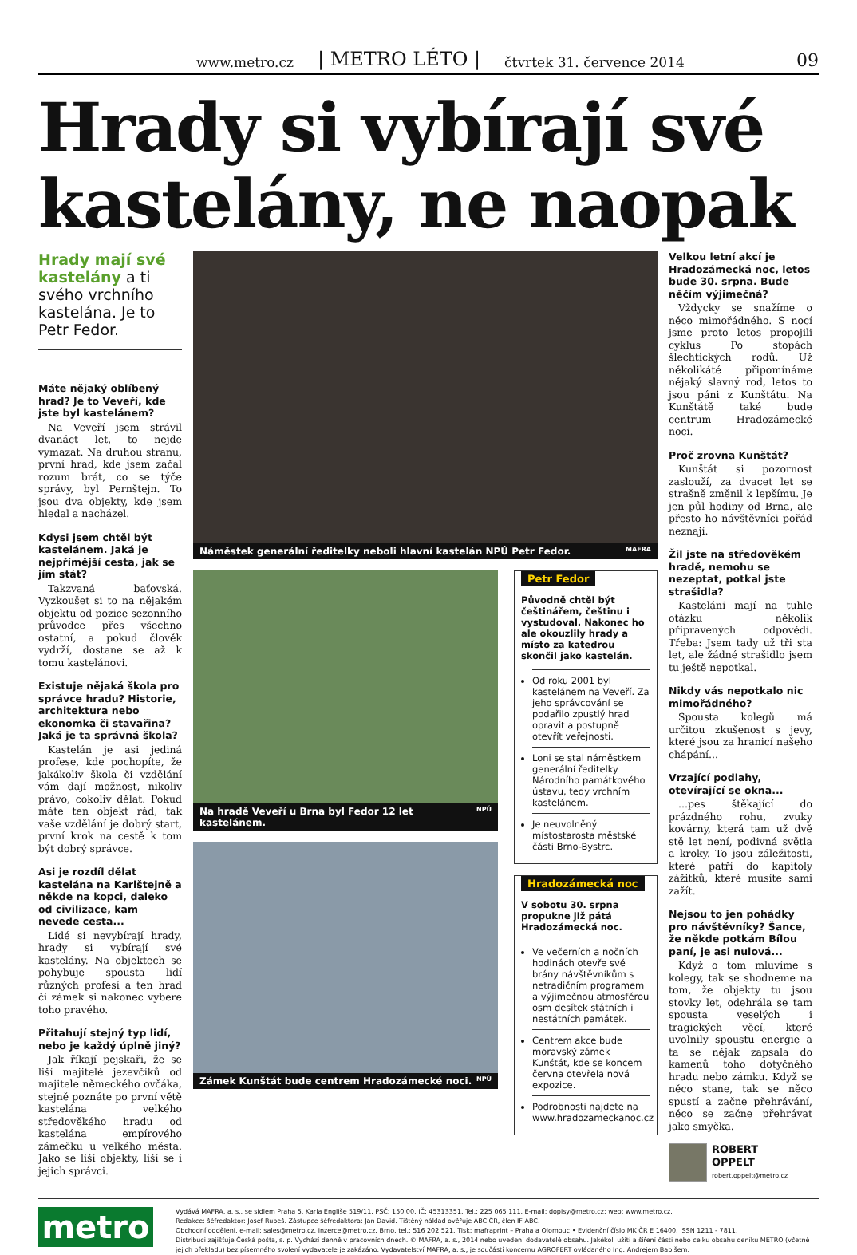www.metro.cz | METRO LÉTO | čtvrtek 31. července 2014 09
Hrady si vybírají své kastelány, ne naopak
Hrady mají své kastelány a ti svého vrchního kastelána. Je to Petr Fedor.
Máte nějaký oblíbený hrad? Je to Veveří, kde jste byl kastelánem?
Na Veveří jsem strávil dvanáct let, to nejde vymazat. Na druhou stranu, první hrad, kde jsem začal rozum brát, co se týče správy, byl Pernštejn. To jsou dva objekty, kde jsem hledal a nacházel.
Kdysi jsem chtěl být kastelánem. Jaká je nejpřímější cesta, jak se jím stát?
Takzvaná baťovská. Vyzkoušet si to na nějakém objektu od pozice sezonního průvodce přes všechno ostatní, a pokud člověk vydrží, dostane se až k tomu kastelánovi.
Existuje nějaká škola pro správce hradu? Historie, architektura nebo ekonomka či stavařina? Jaká je ta správná škola?
Kastelán je asi jediná profese, kde pochopíte, že jakákoliv škola či vzdělání vám dají možnost, nikoliv právo, cokoliv dělat. Pokud máte ten objekt rád, tak vaše vzdělání je dobrý start, první krok na cestě k tom být dobrý správce.
Asi je rozdíl dělat kastelána na Karlštejně a někde na kopci, daleko od civilizace, kam nevede cesta...
Lidé si nevybírají hrady, hrady si vybírají své kastelány. Na objektech se pohybuje spousta lidí různých profesí a ten hrad či zámek si nakonec vybere toho pravého.
Přitahují stejný typ lidí, nebo je každý úplně jiný?
Jak říkají pejskaři, že se liší majitelé jezevčíků od majitele německého ovčáka, stejně poznáte po první větě kastelána velkého středověkého hradu od kastelána empírového zámečku u velkého města. Jako se liší objekty, liší se i jejich správci.
Náměstek generální ředitelky neboli hlavní kastelán NPÚ Petr Fedor. MAFRA
Na hradě Veveří u Brna byl Fedor 12 let kastelánem. NPÚ
Zámek Kunštát bude centrem Hradozámecké noci. NPÚ
Petr Fedor
Původně chtěl být češtinářem, češtinu i vystudoval. Nakonec ho ale okouzlily hrady a místo za katedrou skončil jako kastelán.
Od roku 2001 byl kastelánem na Veveří. Za jeho správcování se podařilo zpustlý hrad opravit a postupně otevřít veřejnosti.
Loni se stal náměstkem generální ředitelky Národního památkového ústavu, tedy vrchním kastelánem.
Je neuvolněný místostarosta městské části Brno-Bystrc.
Hradozámecká noc
V sobotu 30. srpna propukne již pátá Hradozámecká noc.
Ve večerních a nočních hodinách otevře své brány návštěvníkům s netradičním programem a výjimečnou atmosférou osm desítek státních i nestátních památek.
Centrem akce bude moravský zámek Kunštát, kde se koncem června otevřela nová expozice.
Podrobnosti najdete na www.hradozameckanoc.cz
Velkou letní akcí je Hradozámecká noc, letos bude 30. srpna. Bude něčím výjimečná?
Vždycky se snažíme o něco mimořádného. S nocí jsme proto letos propojili cyklus Po stopách šlechtických rodů. Už několikáté připomínáme nějaký slavný rod, letos to jsou páni z Kunštátu. Na Kunštátě také bude centrum Hradozámecké noci.
Proč zrovna Kunštát?
Kunštát si pozornost zaslouží, za dvacet let se strašně změnil k lepšímu. Je jen půl hodiny od Brna, ale přesto ho návštěvníci pořád neznají.
Žil jste na středověkém hradě, nemohu se nezeptat, potkal jste strašidla?
Kasteláni mají na tuhle otázku několik připravených odpovědí. Třeba: Jsem tady už tři sta let, ale žádné strašidlo jsem tu ještě nepotkal.
Nikdy vás nepotkalo nic mimořádného?
Spousta kolegů má určitou zkušenost s jevy, které jsou za hranicí našeho chápání...
Vrzající podlahy, otevírající se okna...
...pes štěkající do prázdného rohu, zvuky kovárny, která tam už dvě stě let není, podivná světla a kroky. To jsou záležitosti, které patří do kapitoly zážitků, které musíte sami zažít.
Nejsou to jen pohádky pro návštěvníky? Šance, že někde potkám Bílou paní, je asi nulová...
Když o tom mluvíme s kolegy, tak se shodneme na tom, že objekty tu jsou stovky let, odehrála se tam spousta veselých i tragických věcí, které uvolnily spoustu energie a ta se nějak zapsala do kamenů toho dotyčného hradu nebo zámku. Když se něco stane, tak se něco spustí a začne přehrávání, něco se začne přehrávat jako smyčka.
ROBERT
OPPELT
robert.oppelt@metro.cz
metro
Vydává MAFRA, a. s., se sídlem Praha 5, Karla Engliše 519/11, PSČ: 150 00, IČ: 45313351. Tel.: 225 065 111. E-mail: dopisy@metro.cz; web: www.metro.cz.
Redakce: šéfredaktor: Josef Rubeš. Zástupce šéfredaktora: Jan David. Tištěný náklad ověřuje ABC ČR, člen IF ABC.
Obchodní oddělení, e-mail: sales@metro.cz, inzerce@metro.cz, Brno, tel.: 516 202 521. Tisk: mafraprint – Praha a Olomouc • Evidenční číslo MK ČR E 16400, ISSN 1211 - 7811.
Distribuci zajišťuje Česká pošta, s. p. Vychází denně v pracovních dnech. © MAFRA, a. s., 2014 nebo uvedení dodavatelé obsahu. Jakékoli užití a šíření části nebo celku obsahu deníku METRO (včetně jejich překladu) bez písemného svolení vydavatele je zakázáno. Vydavatelství MAFRA, a. s., je součástí koncernu AGROFERT ovládaného Ing. Andrejem Babišem.